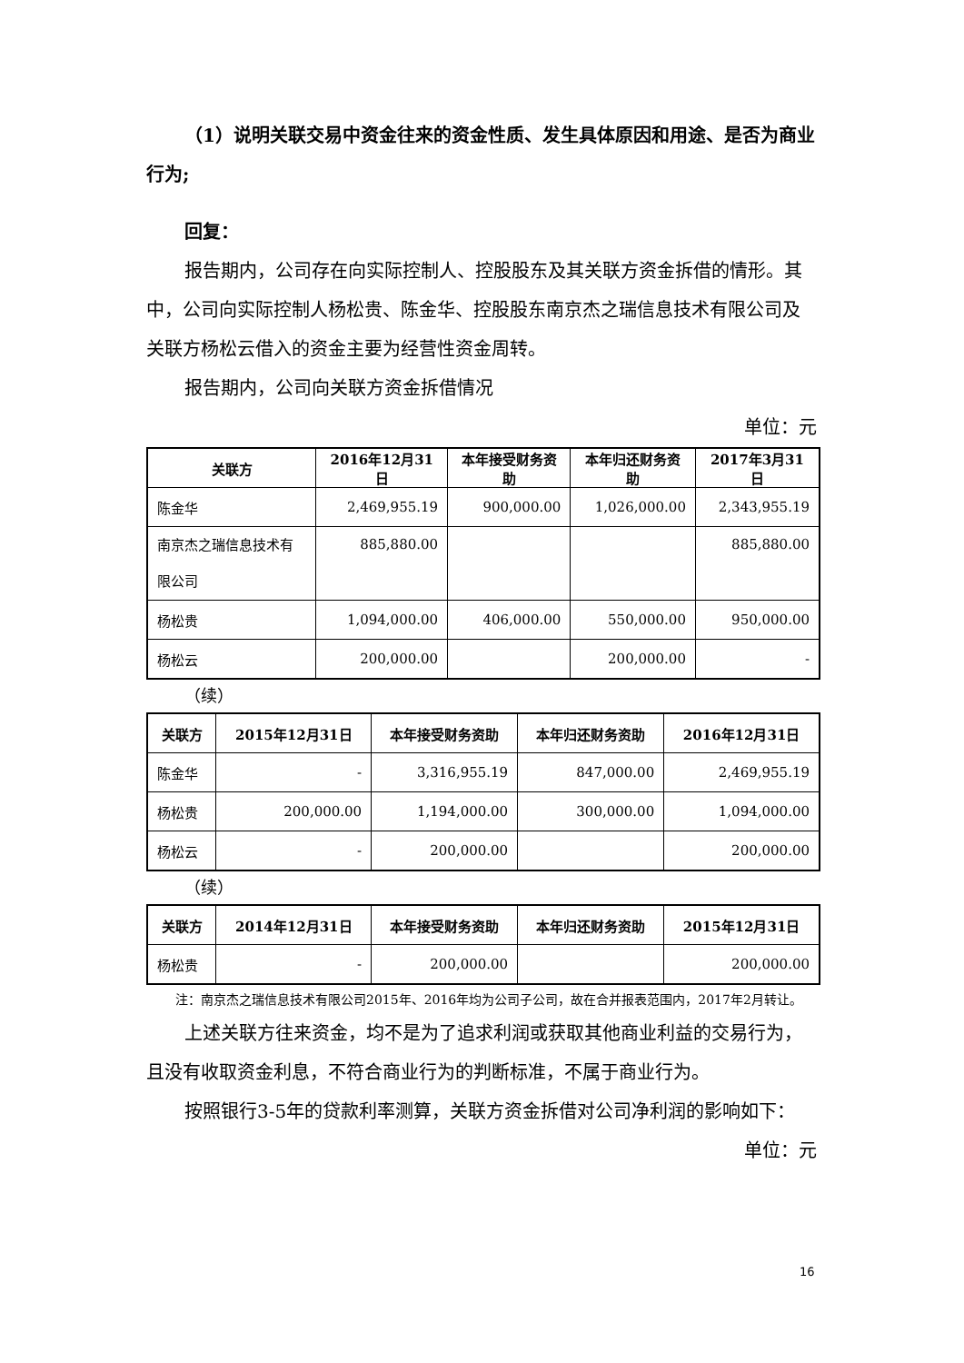（1）说明关联交易中资金往来的资金性质、发生具体原因和用途、是否为商业行为;
回复：
报告期内，公司存在向实际控制人、控股股东及其关联方资金拆借的情形。其中，公司向实际控制人杨松贵、陈金华、控股股东南京杰之瑞信息技术有限公司及关联方杨松云借入的资金主要为经营性资金周转。
报告期内，公司向关联方资金拆借情况
单位：元
| 关联方 | 2016年12月31日 | 本年接受财务资助 | 本年归还财务资助 | 2017年3月31日 |
| --- | --- | --- | --- | --- |
| 陈金华 | 2,469,955.19 | 900,000.00 | 1,026,000.00 | 2,343,955.19 |
| 南京杰之瑞信息技术有限公司 | 885,880.00 | | | 885,880.00 |
| 杨松贵 | 1,094,000.00 | 406,000.00 | 550,000.00 | 950,000.00 |
| 杨松云 | 200,000.00 | | 200,000.00 | - |
（续）
| 关联方 | 2015年12月31日 | 本年接受财务资助 | 本年归还财务资助 | 2016年12月31日 |
| --- | --- | --- | --- | --- |
| 陈金华 | - | 3,316,955.19 | 847,000.00 | 2,469,955.19 |
| 杨松贵 | 200,000.00 | 1,194,000.00 | 300,000.00 | 1,094,000.00 |
| 杨松云 | - | 200,000.00 | | 200,000.00 |
（续）
| 关联方 | 2014年12月31日 | 本年接受财务资助 | 本年归还财务资助 | 2015年12月31日 |
| --- | --- | --- | --- | --- |
| 杨松贵 | - | 200,000.00 | | 200,000.00 |
注：南京杰之瑞信息技术有限公司2015年、2016年均为公司子公司，故在合并报表范围内，2017年2月转让。
上述关联方往来资金，均不是为了追求利润或获取其他商业利益的交易行为，且没有收取资金利息，不符合商业行为的判断标准，不属于商业行为。
按照银行3-5年的贷款利率测算，关联方资金拆借对公司净利润的影响如下：
单位：元
16